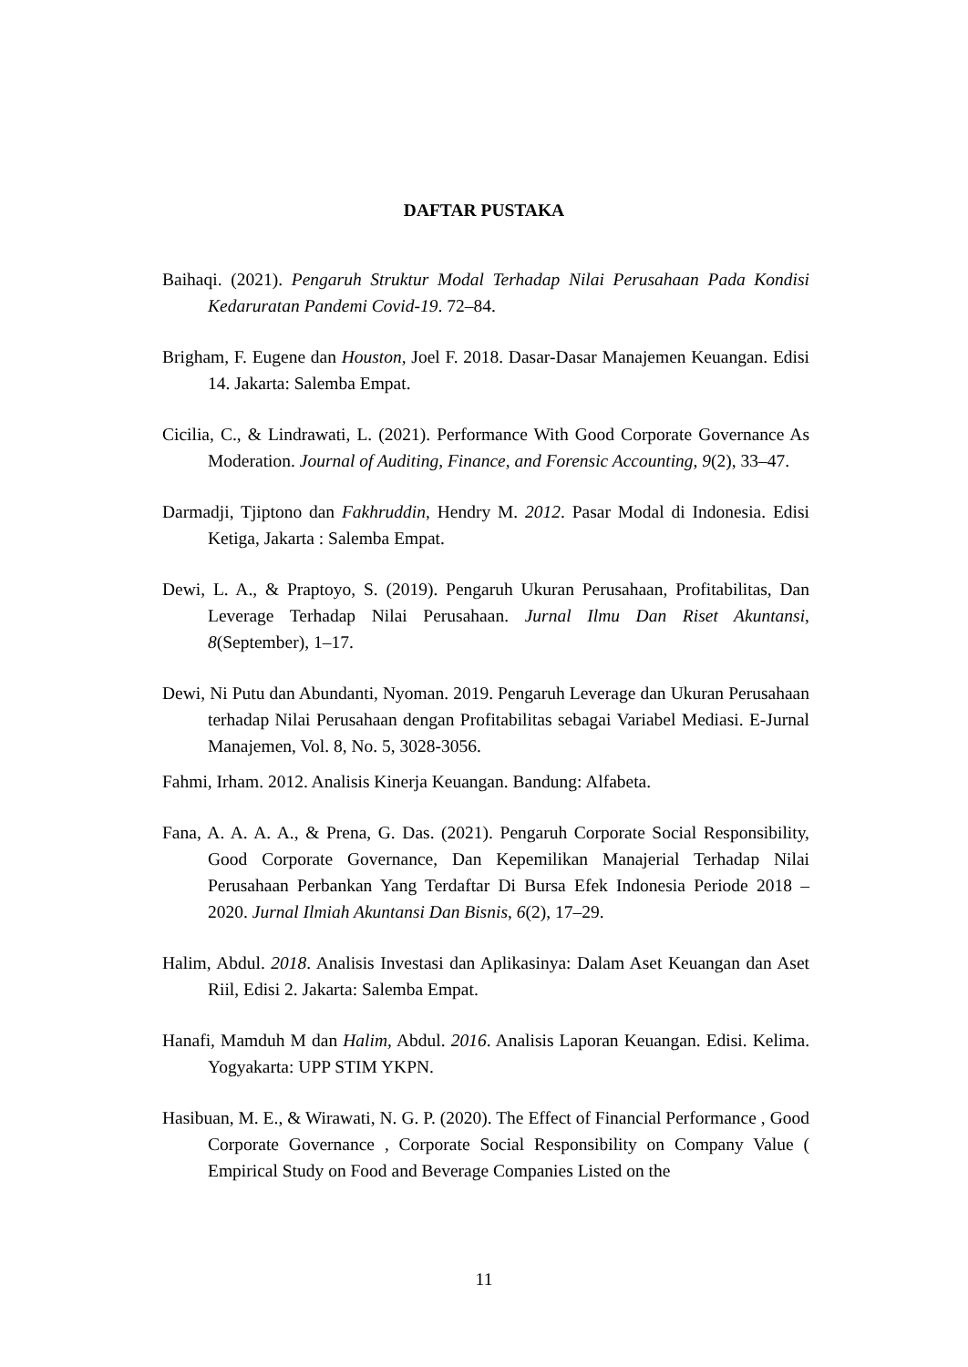DAFTAR PUSTAKA
Baihaqi. (2021). Pengaruh Struktur Modal Terhadap Nilai Perusahaan Pada Kondisi Kedaruratan Pandemi Covid-19. 72–84.
Brigham, F. Eugene dan Houston, Joel F. 2018. Dasar-Dasar Manajemen Keuangan. Edisi 14. Jakarta: Salemba Empat.
Cicilia, C., & Lindrawati, L. (2021). Performance With Good Corporate Governance As Moderation. Journal of Auditing, Finance, and Forensic Accounting, 9(2), 33–47.
Darmadji, Tjiptono dan Fakhruddin, Hendry M. 2012. Pasar Modal di Indonesia. Edisi Ketiga, Jakarta : Salemba Empat.
Dewi, L. A., & Praptoyo, S. (2019). Pengaruh Ukuran Perusahaan, Profitabilitas, Dan Leverage Terhadap Nilai Perusahaan. Jurnal Ilmu Dan Riset Akuntansi, 8(September), 1–17.
Dewi, Ni Putu dan Abundanti, Nyoman. 2019. Pengaruh Leverage dan Ukuran Perusahaan terhadap Nilai Perusahaan dengan Profitabilitas sebagai Variabel Mediasi. E-Jurnal Manajemen, Vol. 8, No. 5, 3028-3056.
Fahmi, Irham. 2012. Analisis Kinerja Keuangan. Bandung: Alfabeta.
Fana, A. A. A. A., & Prena, G. Das. (2021). Pengaruh Corporate Social Responsibility, Good Corporate Governance, Dan Kepemilikan Manajerial Terhadap Nilai Perusahaan Perbankan Yang Terdaftar Di Bursa Efek Indonesia Periode 2018 – 2020. Jurnal Ilmiah Akuntansi Dan Bisnis, 6(2), 17–29.
Halim, Abdul. 2018. Analisis Investasi dan Aplikasinya: Dalam Aset Keuangan dan Aset Riil, Edisi 2. Jakarta: Salemba Empat.
Hanafi, Mamduh M dan Halim, Abdul. 2016. Analisis Laporan Keuangan. Edisi. Kelima. Yogyakarta: UPP STIM YKPN.
Hasibuan, M. E., & Wirawati, N. G. P. (2020). The Effect of Financial Performance , Good Corporate Governance , Corporate Social Responsibility on Company Value ( Empirical Study on Food and Beverage Companies Listed on the
11